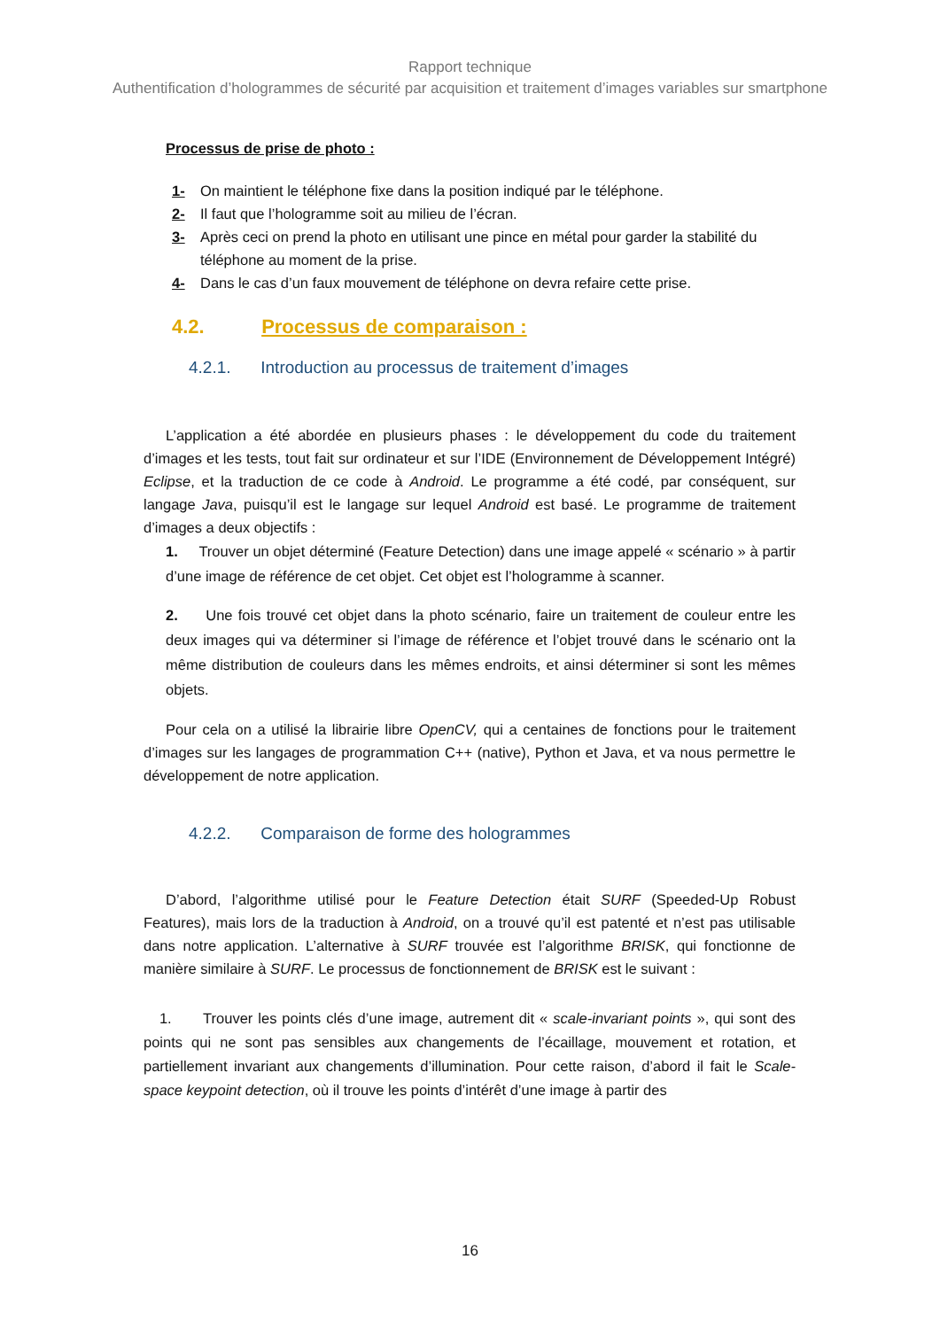Rapport technique
Authentification d’hologrammes de sécurité par acquisition et traitement d’images variables sur smartphone
Processus de prise de photo :
1- On maintient le téléphone fixe dans la position indiqué par le téléphone.
2- Il faut que l’hologramme soit au milieu de l’écran.
3- Après ceci on prend la photo en utilisant une pince en métal pour garder la stabilité du téléphone au moment de la prise.
4- Dans le cas d’un faux mouvement de téléphone on devra refaire cette prise.
4.2. Processus de comparaison :
4.2.1. Introduction au processus de traitement d’images
L’application a été abordée en plusieurs phases : le développement du code du traitement d’images et les tests, tout fait sur ordinateur et sur l’IDE (Environnement de Développement Intégré) Eclipse, et la traduction de ce code à Android. Le programme a été codé, par conséquent, sur langage Java, puisqu’il est le langage sur lequel Android est basé. Le programme de traitement d’images a deux objectifs :
1. Trouver un objet déterminé (Feature Detection) dans une image appelé « scénario » à partir d’une image de référence de cet objet. Cet objet est l’hologramme à scanner.
2. Une fois trouvé cet objet dans la photo scénario, faire un traitement de couleur entre les deux images qui va déterminer si l’image de référence et l’objet trouvé dans le scénario ont la même distribution de couleurs dans les mêmes endroits, et ainsi déterminer si sont les mêmes objets.
Pour cela on a utilisé la librairie libre OpenCV, qui a centaines de fonctions pour le traitement d’images sur les langages de programmation C++ (native), Python et Java, et va nous permettre le développement de notre application.
4.2.2. Comparaison de forme des hologrammes
D’abord, l’algorithme utilisé pour le Feature Detection était SURF (Speeded-Up Robust Features), mais lors de la traduction à Android, on a trouvé qu’il est patenté et n’est pas utilisable dans notre application. L’alternative à SURF trouvée est l’algorithme BRISK, qui fonctionne de manière similaire à SURF. Le processus de fonctionnement de BRISK est le suivant :
1. Trouver les points clés d’une image, autrement dit « scale-invariant points », qui sont des points qui ne sont pas sensibles aux changements de l’écaillage, mouvement et rotation, et partiellement invariant aux changements d’illumination. Pour cette raison, d’abord il fait le Scale-space keypoint detection, où il trouve les points d’intérêt d’une image à partir des
16